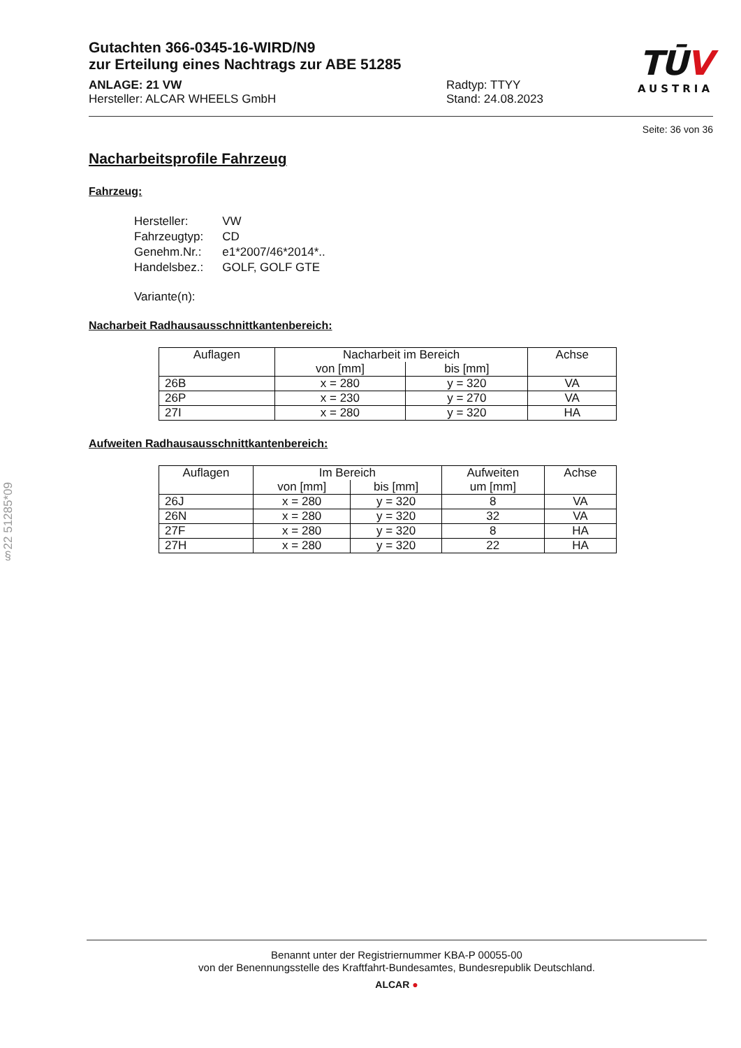Gutachten 366-0345-16-WIRD/N9
zur Erteilung eines Nachtrags zur ABE 51285
ANLAGE: 21 VW
Hersteller: ALCAR WHEELS GmbH
Radtyp: TTYY
Stand: 24.08.2023
TŪV
AUSTRIA
Seite: 36 von 36
Nacharbeitsprofile Fahrzeug
Fahrzeug:
| Hersteller: | VW |
| Fahrzeugtyp: | CD |
| Genehm.Nr.: | e1*2007/46*2014*.. |
| Handelsbez.: | GOLF, GOLF GTE |
| Variante(n): | |
Nacharbeit Radhausausschnittkantenbereich:
| Auflagen | Nacharbeit im Bereich | | Achse |
| --- | --- | --- | --- |
| | von [mm] | bis [mm] | |
| 26B | x = 280 | y = 320 | VA |
| 26P | x = 230 | y = 270 | VA |
| 27I | x = 280 | y = 320 | HA |
Aufweiten Radhausausschnittkantenbereich:
| Auflagen | Im Bereich | | Aufweiten um [mm] | Achse |
| --- | --- | --- | --- | --- |
| | von [mm] | bis [mm] | | |
| 26J | x = 280 | y = 320 | 8 | VA |
| 26N | x = 280 | y = 320 | 32 | VA |
| 27F | x = 280 | y = 320 | 8 | HA |
| 27H | x = 280 | y = 320 | 22 | HA |
§22 51285*09
Benannt unter der Registriernummer KBA-P 00055-00
von der Benennungsstelle des Kraftfahrt-Bundesamtes, Bundesrepublik Deutschland.
ALCAR ●